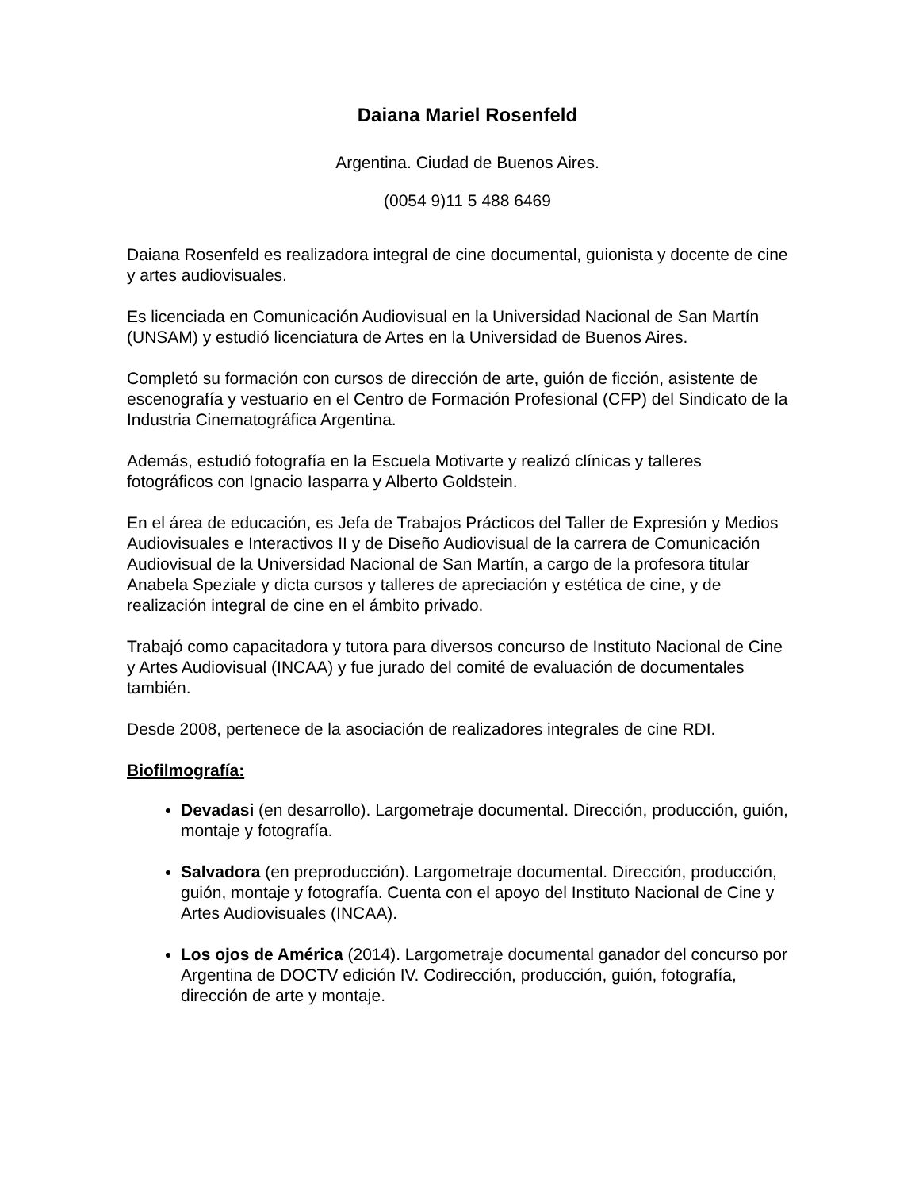Daiana Mariel Rosenfeld
Argentina. Ciudad de Buenos Aires.
(0054 9)11 5 488 6469
Daiana Rosenfeld es realizadora integral de cine documental, guionista y docente de cine y artes audiovisuales.
Es licenciada en Comunicación Audiovisual en la Universidad Nacional de San Martín (UNSAM) y estudió licenciatura de Artes en la Universidad de Buenos Aires.
Completó su formación con cursos de dirección de arte, guión de ficción, asistente de escenografía y vestuario en el Centro de Formación Profesional (CFP) del Sindicato de la Industria Cinematográfica Argentina.
Además, estudió fotografía en la Escuela Motivarte y realizó clínicas y talleres fotográficos con Ignacio Iasparra y Alberto Goldstein.
En el área de educación, es Jefa de Trabajos Prácticos del Taller de Expresión y Medios Audiovisuales e Interactivos II y de Diseño Audiovisual de la carrera de Comunicación Audiovisual de la Universidad Nacional de San Martín, a cargo de la profesora titular Anabela Speziale y dicta cursos y talleres de apreciación y estética de cine, y de realización integral de cine en el ámbito privado.
Trabajó como capacitadora y tutora para diversos concurso de Instituto Nacional de Cine y Artes Audiovisual (INCAA) y fue jurado del comité de evaluación de documentales también.
Desde 2008, pertenece de la asociación de realizadores integrales de cine RDI.
Biofilmografía:
Devadasi (en desarrollo). Largometraje documental. Dirección, producción, guión, montaje y fotografía.
Salvadora (en preproducción). Largometraje documental. Dirección, producción, guión, montaje y fotografía. Cuenta con el apoyo del Instituto Nacional de Cine y Artes Audiovisuales (INCAA).
Los ojos de América (2014). Largometraje documental ganador del concurso por Argentina de DOCTV edición IV. Codirección, producción, guión, fotografía, dirección de arte y montaje.